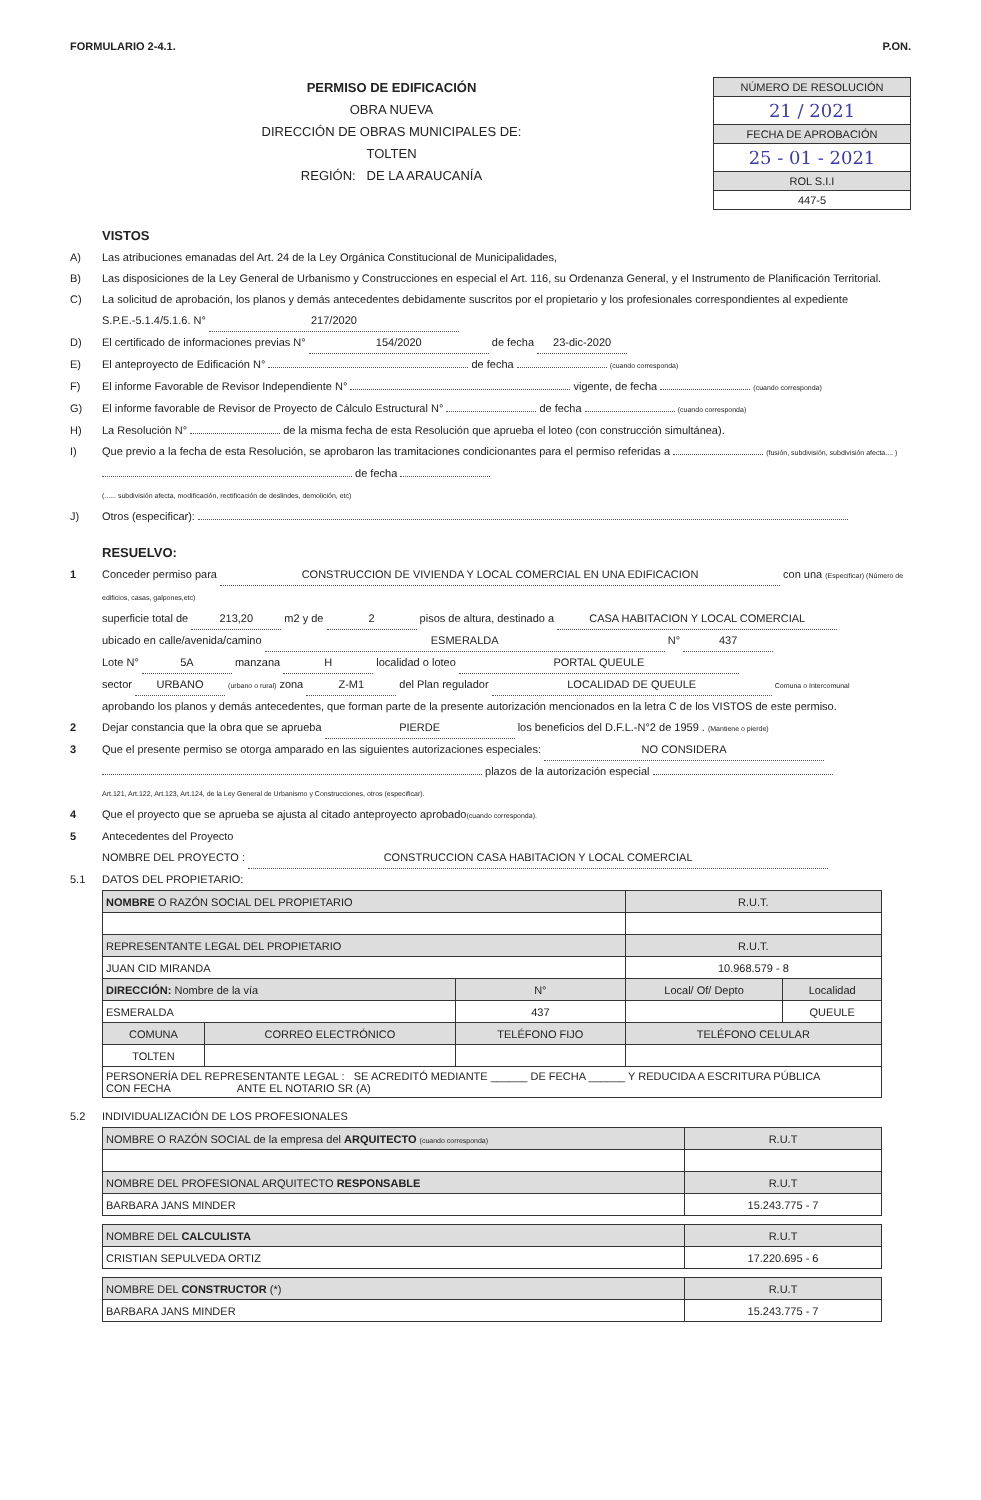FORMULARIO 2-4.1. P.ON.
PERMISO DE EDIFICACIÓN
OBRA NUEVA
DIRECCIÓN DE OBRAS MUNICIPALES DE:
TOLTEN
REGIÓN: DE LA ARAUCANÍA
NÚMERO DE RESOLUCIÓN
21 / 2021
FECHA DE APROBACIÓN
25 - 01 - 2021
ROL S.I.I
447-5
VISTOS
A) Las atribuciones emanadas del Art. 24 de la Ley Orgánica Constitucional de Municipalidades,
B) Las disposiciones de la Ley General de Urbanismo y Construcciones en especial el Art. 116, su Ordenanza General, y el Instrumento de Planificación Territorial.
C) La solicitud de aprobación, los planos y demás antecedentes debidamente suscritos por el propietario y los profesionales correspondientes al expediente S.P.E.-5.1.4/5.1.6. N° 217/2020
D) El certificado de informaciones previas N° 154/2020 de fecha 23-dic-2020
E) El anteproyecto de Edificación N° de fecha (cuando corresponda)
F) El informe Favorable de Revisor Independiente N° vigente, de fecha (cuando corresponda)
G) El informe favorable de Revisor de Proyecto de Cálculo Estructural N° de fecha (cuando corresponda)
H) La Resolución N° de la misma fecha de esta Resolución que aprueba el loteo (con construcción simultánea).
I) Que previo a la fecha de esta Resolución, se aprobaron las tramitaciones condicionantes para el permiso referidas a (fusión, subdivisión, subdivisión afecta.... ) de fecha
(...... subdivisión afecta, modificación, rectificación de deslindes, demolición, etc)
J) Otros (especificar):
RESUELVO:
1 Conceder permiso para CONSTRUCCION DE VIVIENDA Y LOCAL COMERCIAL EN UNA EDIFICACION con una (Especificar) (Número de edificios, casas, galpones,etc)
superficie total de 213,20 m2 y de 2 pisos de altura, destinado a CASA HABITACION Y LOCAL COMERCIAL
ubicado en calle/avenida/camino ESMERALDA N° 437
Lote N° 5A manzana H localidad o loteo PORTAL QUEULE
sector URBANO (urbano o rural) zona Z-M1 del Plan regulador LOCALIDAD DE QUEULE Comuna o Intercomunal
aprobando los planos y demás antecedentes, que forman parte de la presente autorización mencionados en la letra C de los VISTOS de este permiso.
2 Dejar constancia que la obra que se aprueba PIERDE los beneficios del D.F.L.-N°2 de 1959 . (Mantiene o pierde)
3 Que el presente permiso se otorga amparado en las siguientes autorizaciones especiales: NO CONSIDERA
plazos de la autorización especial
Art.121, Art.122, Art.123, Art.124, de la Ley General de Urbanismo y Construcciones, otros (especificar).
4 Que el proyecto que se aprueba se ajusta al citado anteproyecto aprobado(cuando corresponda).
5 Antecedentes del Proyecto
NOMBRE DEL PROYECTO : CONSTRUCCION CASA HABITACION Y LOCAL COMERCIAL
5.1 DATOS DEL PROPIETARIO:
| NOMBRE O RAZÓN SOCIAL DEL PROPIETARIO | | | R.U.T. | |
| --- | --- | --- | --- | --- |
| REPRESENTANTE LEGAL DEL PROPIETARIO | | | R.U.T. | |
| JUAN CID MIRANDA | | | 10.968.579 - 8 | |
| DIRECCIÓN: Nombre de la vía | | N° | Local/ Of/ Depto | Localidad |
| ESMERALDA | | 437 | | QUEULE |
| COMUNA | CORREO ELECTRÓNICO | TELÉFONO FIJO | TELÉFONO CELULAR | |
| TOLTEN | | | | |
| PERSONERÍA DEL REPRESENTANTE LEGAL : SE ACREDITÓ MEDIANTE ______ DE FECHA ______ Y REDUCIDA A ESCRITURA PÚBLICA CON FECHA ANTE EL NOTARIO SR (A) | | | | |
5.2 INDIVIDUALIZACIÓN DE LOS PROFESIONALES
| NOMBRE O RAZÓN SOCIAL de la empresa del ARQUITECTO (cuando corresponda) | R.U.T |
| --- | --- |
| NOMBRE DEL PROFESIONAL ARQUITECTO RESPONSABLE | R.U.T |
| BARBARA JANS MINDER | 15.243.775 - 7 |
| NOMBRE DEL CALCULISTA | R.U.T |
| --- | --- |
| CRISTIAN SEPULVEDA ORTIZ | 17.220.695 - 6 |
| NOMBRE DEL CONSTRUCTOR (*) | R.U.T |
| --- | --- |
| BARBARA JANS MINDER | 15.243.775 - 7 |